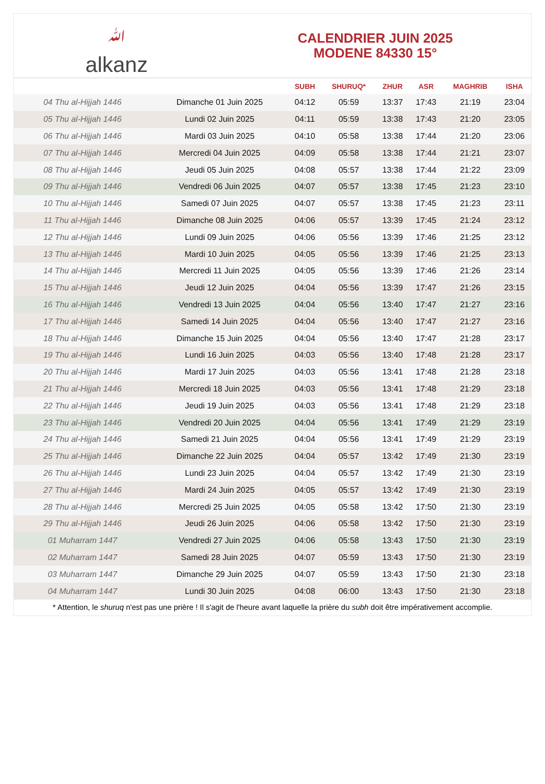ﷲalkanz
CALENDRIER JUIN 2025
MODENE 84330 15°
| | | SUBH | SHURUQ* | ZHUR | ASR | MAGHRIB | ISHA |
| --- | --- | --- | --- | --- | --- | --- | --- |
| 04 Thu al-Hijjah 1446 | Dimanche 01 Juin 2025 | 04:12 | 05:59 | 13:37 | 17:43 | 21:19 | 23:04 |
| 05 Thu al-Hijjah 1446 | Lundi 02 Juin 2025 | 04:11 | 05:59 | 13:38 | 17:43 | 21:20 | 23:05 |
| 06 Thu al-Hijjah 1446 | Mardi 03 Juin 2025 | 04:10 | 05:58 | 13:38 | 17:44 | 21:20 | 23:06 |
| 07 Thu al-Hijjah 1446 | Mercredi 04 Juin 2025 | 04:09 | 05:58 | 13:38 | 17:44 | 21:21 | 23:07 |
| 08 Thu al-Hijjah 1446 | Jeudi 05 Juin 2025 | 04:08 | 05:57 | 13:38 | 17:44 | 21:22 | 23:09 |
| 09 Thu al-Hijjah 1446 | Vendredi 06 Juin 2025 | 04:07 | 05:57 | 13:38 | 17:45 | 21:23 | 23:10 |
| 10 Thu al-Hijjah 1446 | Samedi 07 Juin 2025 | 04:07 | 05:57 | 13:38 | 17:45 | 21:23 | 23:11 |
| 11 Thu al-Hijjah 1446 | Dimanche 08 Juin 2025 | 04:06 | 05:57 | 13:39 | 17:45 | 21:24 | 23:12 |
| 12 Thu al-Hijjah 1446 | Lundi 09 Juin 2025 | 04:06 | 05:56 | 13:39 | 17:46 | 21:25 | 23:12 |
| 13 Thu al-Hijjah 1446 | Mardi 10 Juin 2025 | 04:05 | 05:56 | 13:39 | 17:46 | 21:25 | 23:13 |
| 14 Thu al-Hijjah 1446 | Mercredi 11 Juin 2025 | 04:05 | 05:56 | 13:39 | 17:46 | 21:26 | 23:14 |
| 15 Thu al-Hijjah 1446 | Jeudi 12 Juin 2025 | 04:04 | 05:56 | 13:39 | 17:47 | 21:26 | 23:15 |
| 16 Thu al-Hijjah 1446 | Vendredi 13 Juin 2025 | 04:04 | 05:56 | 13:40 | 17:47 | 21:27 | 23:16 |
| 17 Thu al-Hijjah 1446 | Samedi 14 Juin 2025 | 04:04 | 05:56 | 13:40 | 17:47 | 21:27 | 23:16 |
| 18 Thu al-Hijjah 1446 | Dimanche 15 Juin 2025 | 04:04 | 05:56 | 13:40 | 17:47 | 21:28 | 23:17 |
| 19 Thu al-Hijjah 1446 | Lundi 16 Juin 2025 | 04:03 | 05:56 | 13:40 | 17:48 | 21:28 | 23:17 |
| 20 Thu al-Hijjah 1446 | Mardi 17 Juin 2025 | 04:03 | 05:56 | 13:41 | 17:48 | 21:28 | 23:18 |
| 21 Thu al-Hijjah 1446 | Mercredi 18 Juin 2025 | 04:03 | 05:56 | 13:41 | 17:48 | 21:29 | 23:18 |
| 22 Thu al-Hijjah 1446 | Jeudi 19 Juin 2025 | 04:03 | 05:56 | 13:41 | 17:48 | 21:29 | 23:18 |
| 23 Thu al-Hijjah 1446 | Vendredi 20 Juin 2025 | 04:04 | 05:56 | 13:41 | 17:49 | 21:29 | 23:19 |
| 24 Thu al-Hijjah 1446 | Samedi 21 Juin 2025 | 04:04 | 05:56 | 13:41 | 17:49 | 21:29 | 23:19 |
| 25 Thu al-Hijjah 1446 | Dimanche 22 Juin 2025 | 04:04 | 05:57 | 13:42 | 17:49 | 21:30 | 23:19 |
| 26 Thu al-Hijjah 1446 | Lundi 23 Juin 2025 | 04:04 | 05:57 | 13:42 | 17:49 | 21:30 | 23:19 |
| 27 Thu al-Hijjah 1446 | Mardi 24 Juin 2025 | 04:05 | 05:57 | 13:42 | 17:49 | 21:30 | 23:19 |
| 28 Thu al-Hijjah 1446 | Mercredi 25 Juin 2025 | 04:05 | 05:58 | 13:42 | 17:50 | 21:30 | 23:19 |
| 29 Thu al-Hijjah 1446 | Jeudi 26 Juin 2025 | 04:06 | 05:58 | 13:42 | 17:50 | 21:30 | 23:19 |
| 01 Muharram 1447 | Vendredi 27 Juin 2025 | 04:06 | 05:58 | 13:43 | 17:50 | 21:30 | 23:19 |
| 02 Muharram 1447 | Samedi 28 Juin 2025 | 04:07 | 05:59 | 13:43 | 17:50 | 21:30 | 23:19 |
| 03 Muharram 1447 | Dimanche 29 Juin 2025 | 04:07 | 05:59 | 13:43 | 17:50 | 21:30 | 23:18 |
| 04 Muharram 1447 | Lundi 30 Juin 2025 | 04:08 | 06:00 | 13:43 | 17:50 | 21:30 | 23:18 |
* Attention, le shuruq n'est pas une prière ! Il s'agit de l'heure avant laquelle la prière du subh doit être impérativement accomplie.